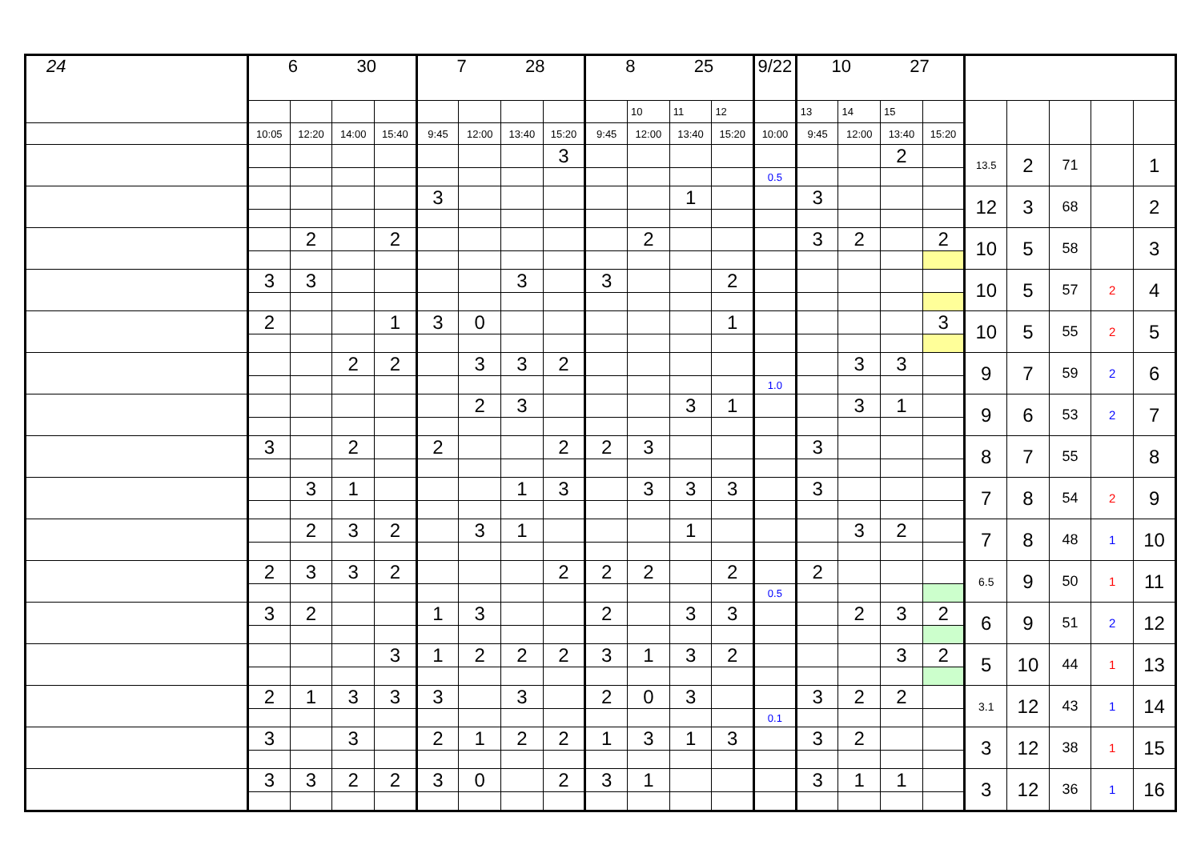| 24 | 6 30 | | | | 7 28 | | | | 8 25 | | | | 9/22 | 10 27 | | | | | | | | |
| | | | | | | | | | | 10 | 11 | 12 | | 13 | 14 | 15 | | | | | | |
| | 10:05 | 12:20 | 14:00 | 15:40 | 9:45 | 12:00 | 13:40 | 15:20 | 9:45 | 12:00 | 13:40 | 15:20 | 10:00 | 9:45 | 12:00 | 13:40 | 15:20 | | | | | |
| | | | | | | | | 3 | | | | | | | | 2 | | 13.5 | 2 | 71 | | 1 |
| | | | | | | | | | | | | | 0.5 | | | | | | | | | |
| | | | | | 3 | | | | | | 1 | | | 3 | | | | 12 | 3 | 68 | | 2 |
| | | 2 | | 2 | | | | | | 2 | | | | 3 | 2 | | 2 | 10 | 5 | 58 | | 3 |
| | 3 | 3 | | | | | 3 | | 3 | | | 2 | | | | | | 10 | 5 | 57 | 2 | 4 |
| | 2 | | | 1 | 3 | 0 | | | | | | 1 | | | | | 3 | 10 | 5 | 55 | 2 | 5 |
| | | | 2 | 2 | | 3 | 3 | 2 | | | | | | | 3 | 3 | | 9 | 7 | 59 | 2 | 6 |
| | | | | | | | | | | | | | 1.0 | | | | | | | | | |
| | | | | | | 2 | 3 | | | | 3 | 1 | | | 3 | 1 | | 9 | 6 | 53 | 2 | 7 |
| | 3 | | 2 | | 2 | | | 2 | 2 | 3 | | | | 3 | | | | 8 | 7 | 55 | | 8 |
| | | 3 | 1 | | | | 1 | 3 | | 3 | 3 | 3 | | 3 | | | | 7 | 8 | 54 | 2 | 9 |
| | | 2 | 3 | 2 | | 3 | 1 | | | | 1 | | | | 3 | 2 | | 7 | 8 | 48 | 1 | 10 |
| | 2 | 3 | 3 | 2 | | | | 2 | 2 | 2 | | 2 | | 2 | | | | 6.5 | 9 | 50 | 1 | 11 |
| | | | | | | | | | | | | | 0.5 | | | | | | | | | |
| | 3 | 2 | | | 1 | 3 | | | 2 | | 3 | 3 | | | 2 | 3 | 2 | 6 | 9 | 51 | 2 | 12 |
| | | | | 3 | 1 | 2 | 2 | 2 | 3 | 1 | 3 | 2 | | | | 3 | 2 | 5 | 10 | 44 | 1 | 13 |
| | 2 | 1 | 3 | 3 | 3 | | 3 | | 2 | 0 | 3 | | | 3 | 2 | 2 | | 3.1 | 12 | 43 | 1 | 14 |
| | | | | | | | | | | | | | 0.1 | | | | | | | | | |
| | 3 | | 3 | | 2 | 1 | 2 | 2 | 1 | 3 | 1 | 3 | | 3 | 2 | | | 3 | 12 | 38 | 1 | 15 |
| | 3 | 3 | 2 | 2 | 3 | 0 | | 2 | 3 | 1 | | | | 3 | 1 | 1 | | 3 | 12 | 36 | 1 | 16 |